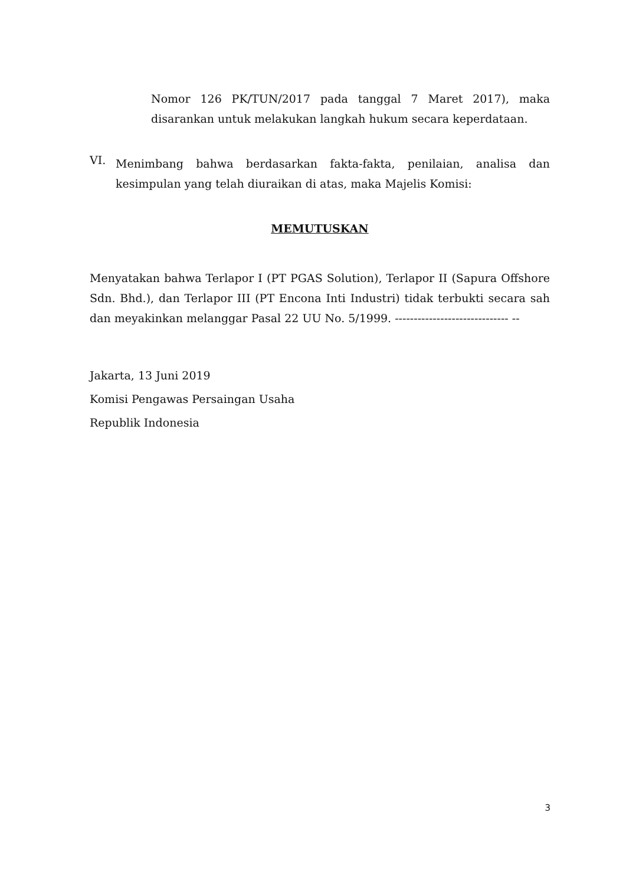Nomor 126 PK/TUN/2017 pada tanggal 7 Maret 2017), maka disarankan untuk melakukan langkah hukum secara keperdataan.
VI.
Menimbang bahwa berdasarkan fakta-fakta, penilaian, analisa dan kesimpulan yang telah diuraikan di atas, maka Majelis Komisi:
MEMUTUSKAN
Menyatakan bahwa Terlapor I (PT PGAS Solution), Terlapor II (Sapura Offshore Sdn. Bhd.), dan Terlapor III (PT Encona Inti Industri) tidak terbukti secara sah dan meyakinkan melanggar Pasal 22 UU No. 5/1999. ------------------------------ --
Jakarta, 13 Juni 2019
Komisi Pengawas Persaingan Usaha
Republik Indonesia
3